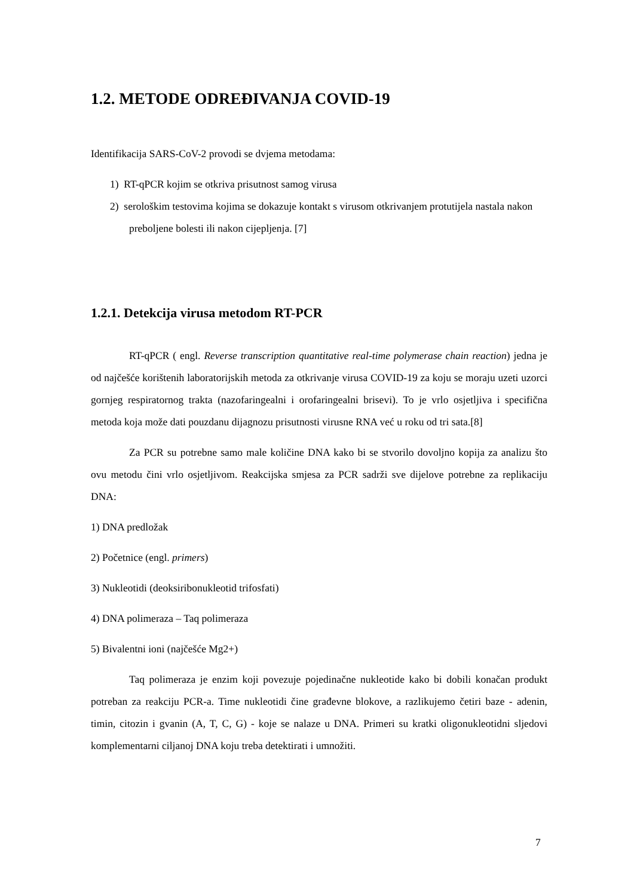1.2. METODE ODREĐIVANJA COVID-19
Identifikacija SARS-CoV-2 provodi se dvjema metodama:
1) RT-qPCR kojim se otkriva prisutnost samog virusa
2) serološkim testovima kojima se dokazuje kontakt s virusom otkrivanjem protutijela nastala nakon preboljene bolesti ili nakon cijepljenja. [7]
1.2.1. Detekcija virusa metodom RT-PCR
RT-qPCR ( engl. Reverse transcription quantitative real-time polymerase chain reaction) jedna je od najčešće korištenih laboratorijskih metoda za otkrivanje virusa COVID-19 za koju se moraju uzeti uzorci gornjeg respiratornog trakta (nazofaringealni i orofaringealni brisevi). To je vrlo osjetljiva i specifična metoda koja može dati pouzdanu dijagnozu prisutnosti virusne RNA već u roku od tri sata.[8]
Za PCR su potrebne samo male količine DNA kako bi se stvorilo dovoljno kopija za analizu što ovu metodu čini vrlo osjetljivom. Reakcijska smjesa za PCR sadrži sve dijelove potrebne za replikaciju DNA:
1) DNA predložak
2) Početnice (engl. primers)
3) Nukleotidi (deoksiribonukleotid trifosfati)
4) DNA polimeraza – Taq polimeraza
5) Bivalentni ioni (najčešće Mg2+)
Taq polimeraza je enzim koji povezuje pojedinačne nukleotide kako bi dobili konačan produkt potreban za reakciju PCR-a. Time nukleotidi čine građevne blokove, a razlikujemo četiri baze - adenin, timin, citozin i gvanin (A, T, C, G) - koje se nalaze u DNA. Primeri su kratki oligonukleotidni sljedovi komplementarni ciljanoj DNA koju treba detektirati i umnožiti.
7